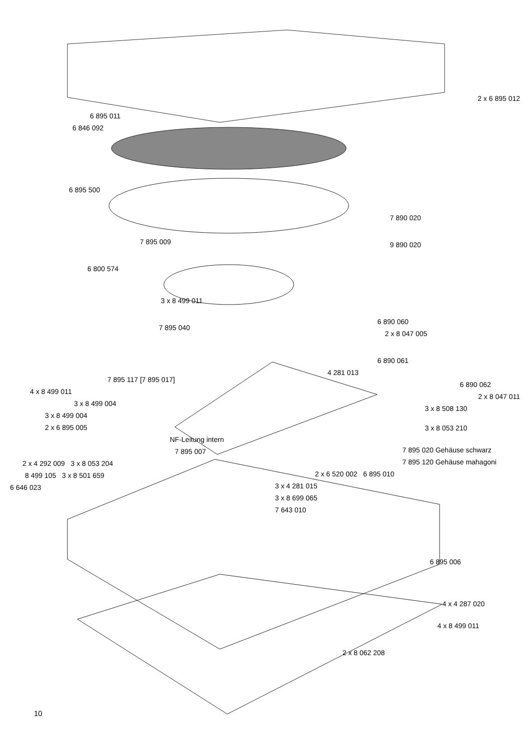6 895 011
6 846 092
6 895 500
7 895 009
6 800 574
3 x 8 499 011
7 895 040
7 895 117 [7 895 017]
4 x 8 499 011
3 x 8 499 004
3 x 8 499 004
2 x 6 895 005
NF-Leitung intern
7 895 007
2 x 4 292 009 3 x 8 053 204
8 499 105 3 x 8 501 659
6 646 023
2 x 6 895 012
7 890 020
9 890 020
6 890 060
2 x 8 047 005
6 890 061
4 281 013
6 890 062
2 x 8 047 011
3 x 8 508 130
3 x 8 053 210
7 895 020 Gehäuse schwarz
7 895 120 Gehäuse mahagoni
2 x 6 520 002 6 895 010
3 x 4 281 015
3 x 8 699 065
7 643 010
6 895 006
4 x 4 287 020
4 x 8 499 011
2 x 8 062 208
10